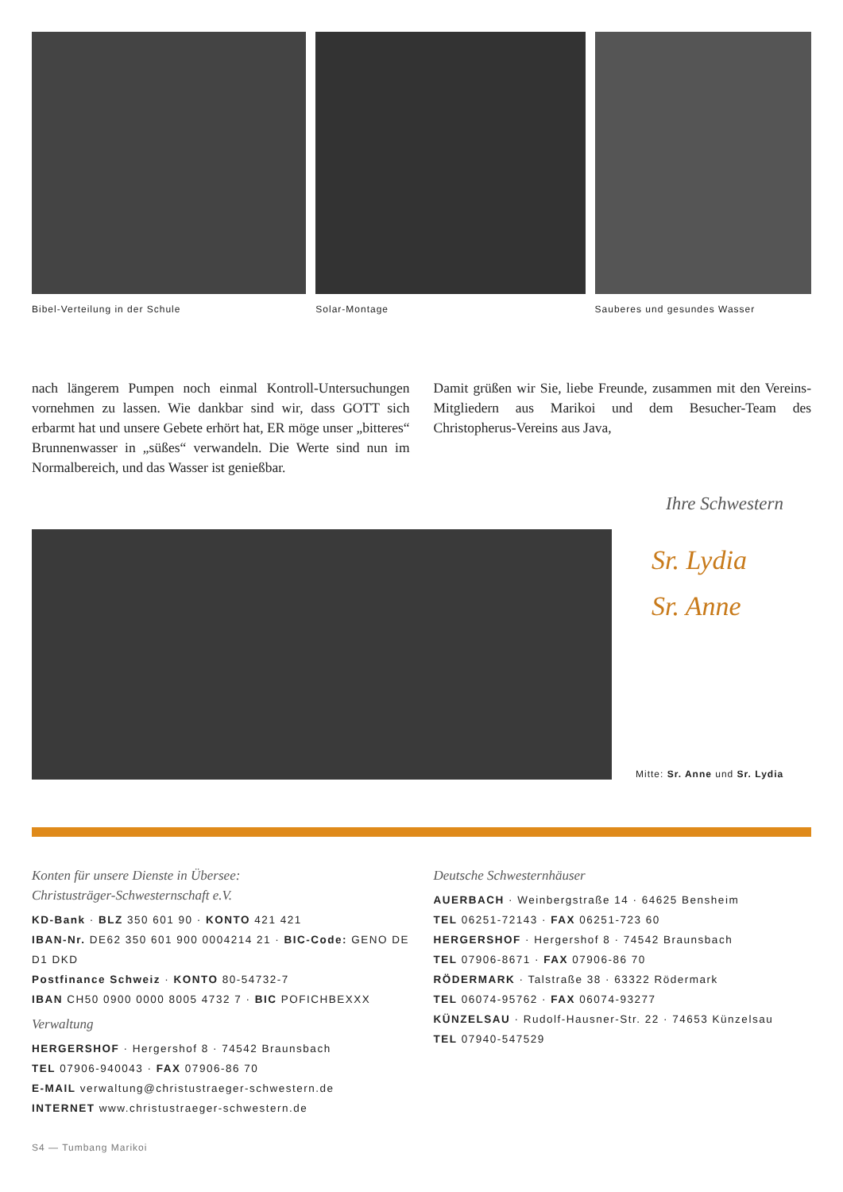Bibel-Verteilung in der Schule Solar-Montage Sauberes und gesundes Wasser
nach längerem Pumpen noch einmal Kontroll-Untersuchungen vornehmen zu lassen. Wie dankbar sind wir, dass GOTT sich erbarmt hat und unsere Gebete erhört hat, ER möge unser „bitteres“ Brunnenwasser in „süßes“ verwandeln. Die Werte sind nun im Normalbereich, und das Wasser ist genießbar.
Damit grüßen wir Sie, liebe Freunde, zusammen mit den Vereins-Mitgliedern aus Marikoi und dem Besucher-Team des Christopherus-Vereins aus Java,
Ihre Schwestern
Sr. Lydia
Sr. Anne
Mitte: Sr. Anne und Sr. Lydia
Konten für unsere Dienste in Übersee:
Christusträger-Schwesternschaft e.V.
KD-Bank · BLZ 350 601 90 · KONTO 421 421
IBAN-Nr. DE62 350 601 900 0004214 21 · BIC-Code: GENO DE D1 DKD
Postfinance Schweiz · KONTO 80-54732-7
IBAN CH50 0900 0000 8005 4732 7 · BIC POFICHBEXXX
Verwaltung
HERGERSHOF · Hergershof 8 · 74542 Braunsbach
TEL 07906-940043 · FAX 07906-86 70
E-MAIL verwaltung@christustraeger-schwestern.de
INTERNET www.christustraeger-schwestern.de
Deutsche Schwesternhäuser
AUERBACH · Weinbergstraße 14 · 64625 Bensheim
TEL 06251-72143 · FAX 06251-723 60
HERGERSHOF · Hergershof 8 · 74542 Braunsbach
TEL 07906-8671 · FAX 07906-86 70
RÖDERMARK · Talstraße 38 · 63322 Rödermark
TEL 06074-95762 · FAX 06074-93277
KÜNZELSAU · Rudolf-Hausner-Str. 22 · 74653 Künzelsau
TEL 07940-547529
S4 — Tumbang Marikoi